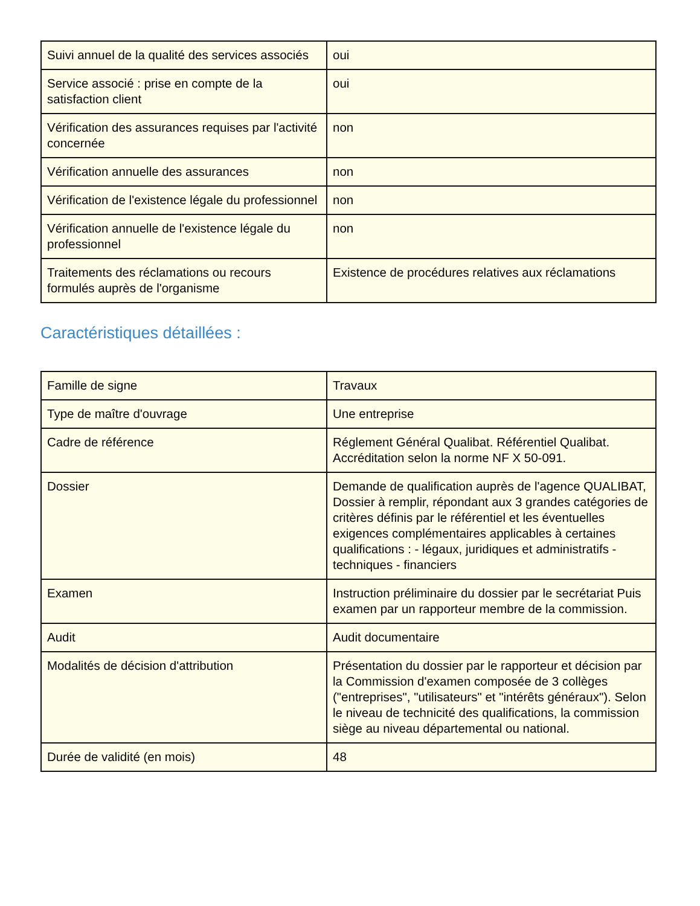| Suivi annuel de la qualité des services associés | oui |
| Service associé : prise en compte de la satisfaction client | oui |
| Vérification des assurances requises par l'activité concernée | non |
| Vérification annuelle des assurances | non |
| Vérification de l'existence légale du professionnel | non |
| Vérification annuelle de l'existence légale du professionnel | non |
| Traitements des réclamations ou recours formulés auprès de l'organisme | Existence de procédures relatives aux réclamations |
Caractéristiques détaillées :
| Famille de signe | Travaux |
| Type de maître d'ouvrage | Une entreprise |
| Cadre de référence | Réglement Général Qualibat. Référentiel Qualibat. Accréditation selon la norme NF X 50-091. |
| Dossier | Demande de qualification auprès de l'agence QUALIBAT, Dossier à remplir, répondant aux 3 grandes catégories de critères définis par le référentiel et les éventuelles exigences complémentaires applicables à certaines qualifications : - légaux, juridiques et administratifs - techniques - financiers |
| Examen | Instruction préliminaire du dossier par le secrétariat Puis examen par un rapporteur membre de la commission. |
| Audit | Audit documentaire |
| Modalités de décision d'attribution | Présentation du dossier par le rapporteur et décision par la Commission d'examen composée de 3 collèges ("entreprises", "utilisateurs" et "intérêts généraux"). Selon le niveau de technicité des qualifications, la commission siège au niveau départemental ou national. |
| Durée de validité (en mois) | 48 |